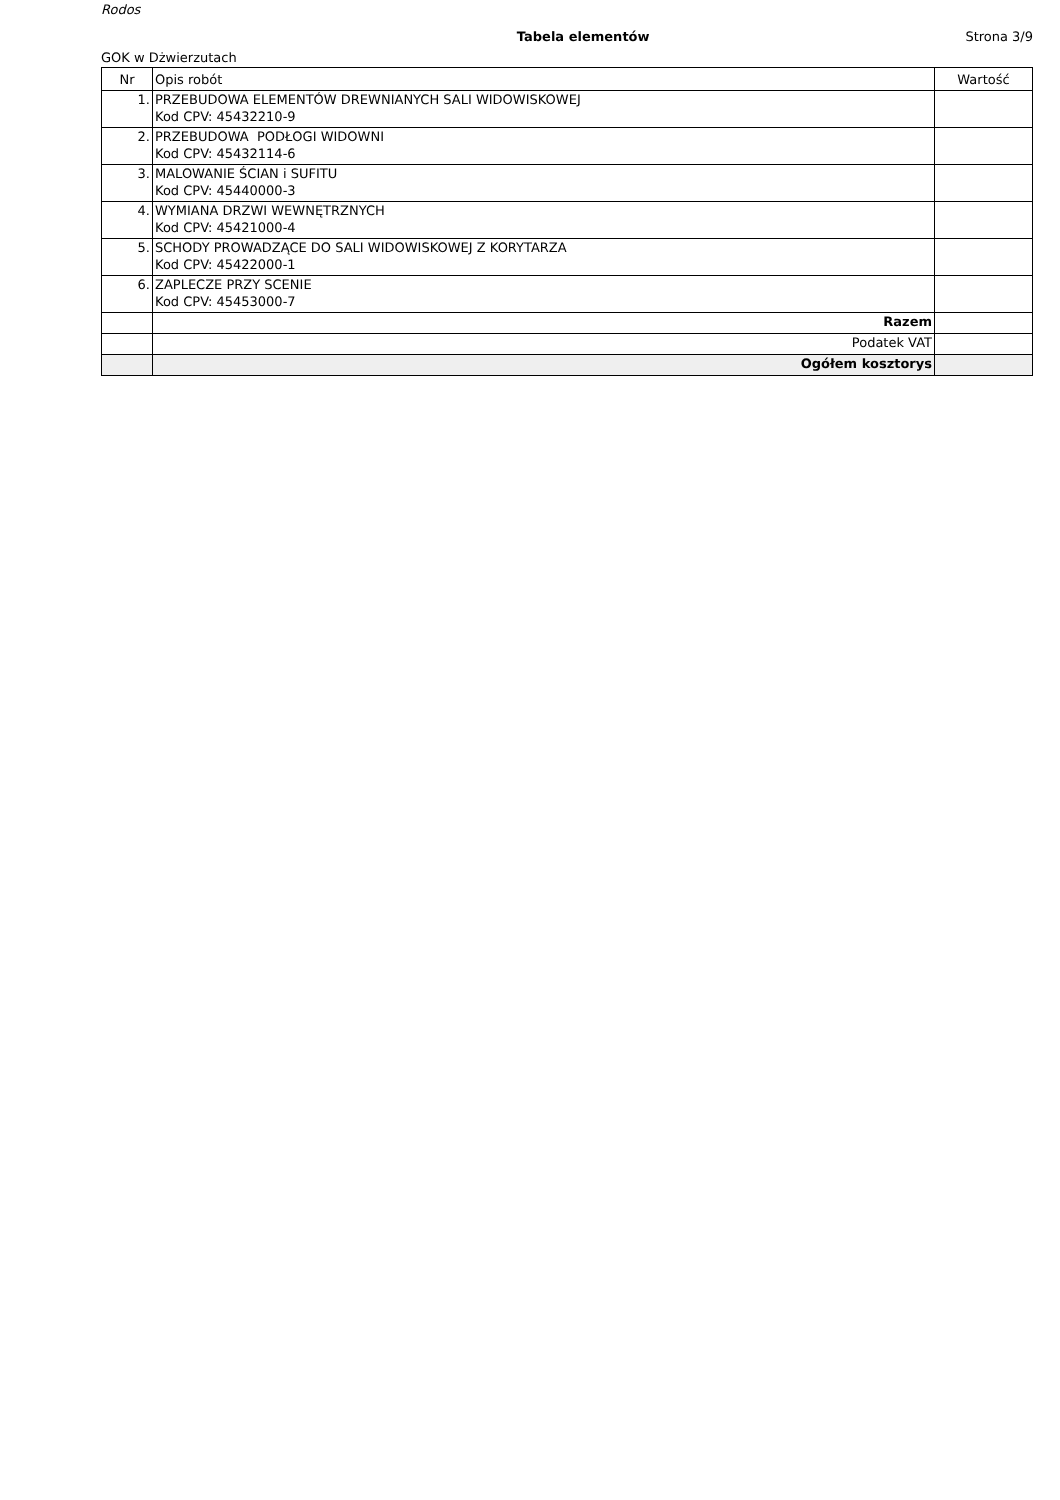Rodos
Tabela elementów Strona 3/9
GOK w Dżwierzutach
| Nr | Opis robót | Wartość |
| --- | --- | --- |
| 1. | PRZEBUDOWA ELEMENTÓW DREWNIANYCH SALI WIDOWISKOWEJ Kod CPV: 45432210-9 | |
| 2. | PRZEBUDOWA PODŁOGI WIDOWNI Kod CPV: 45432114-6 | |
| 3. | MALOWANIE ŚCIAN i SUFITU Kod CPV: 45440000-3 | |
| 4. | WYMIANA DRZWI WEWNĘTRZNYCH Kod CPV: 45421000-4 | |
| 5. | SCHODY PROWADZĄCE DO SALI WIDOWISKOWEJ Z KORYTARZA Kod CPV: 45422000-1 | |
| 6. | ZAPLECZE PRZY SCENIE Kod CPV: 45453000-7 | |
| | Razem | |
| | Podatek VAT | |
| | Ogółem kosztorys | |